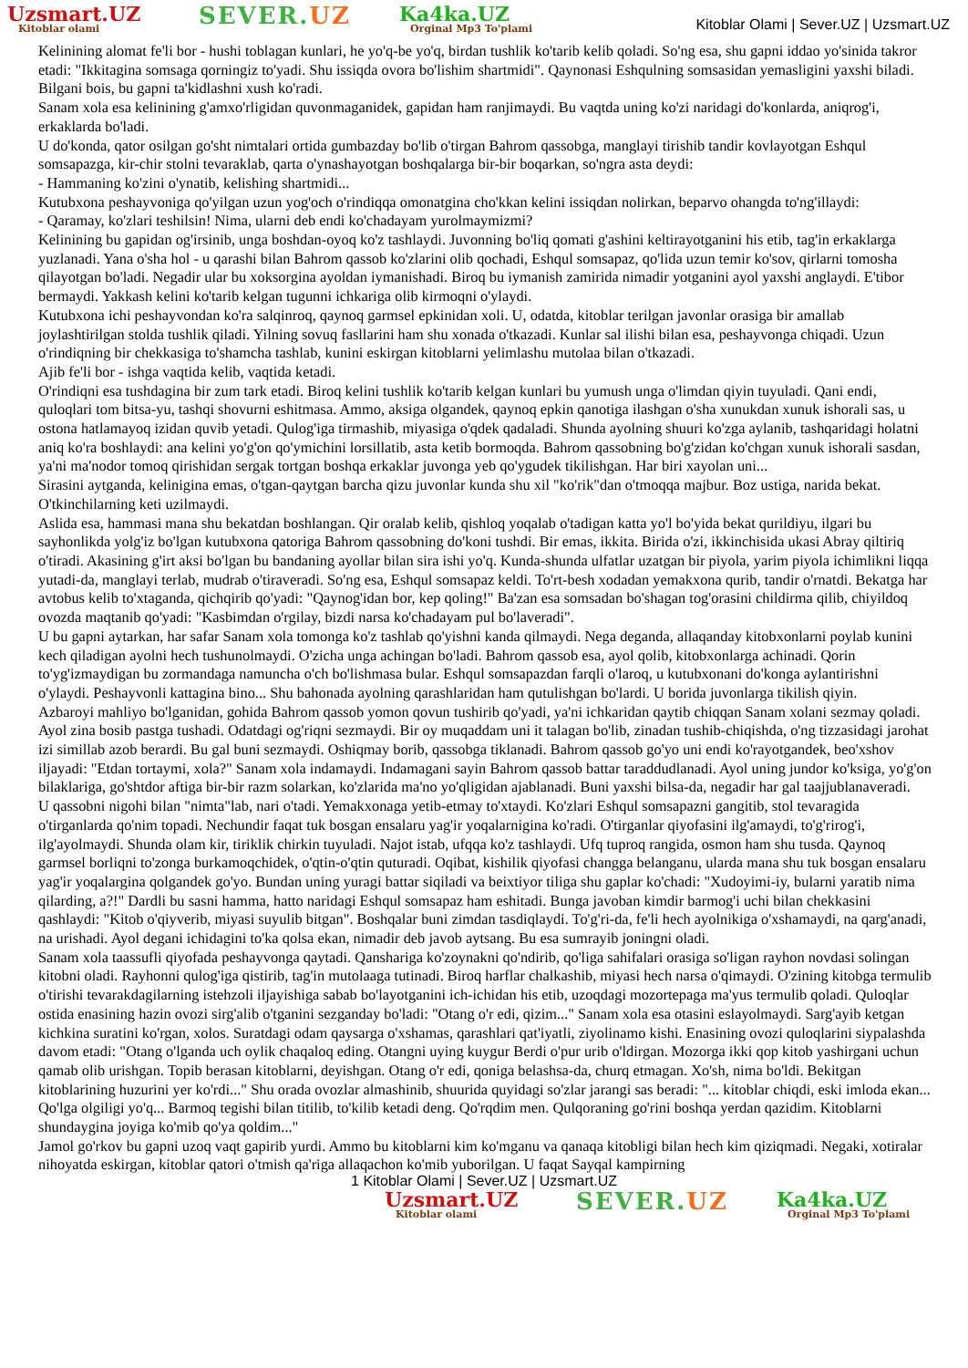Uzsmart.UZ
Kitoblar olami
SEVER.UZ
Ka4ka.UZ
Orginal Mp3 To'plami
Kitoblar Olami | Sever.UZ | Uzsmart.UZ
Kelinining alomat fe'li bor - hushi toblagan kunlari, he yo'q-be yo'q, birdan tushlik ko'tarib kelib qoladi. So'ng esa, shu gapni iddao yo'sinida takror etadi: "Ikkitagina somsaga qorningiz to'yadi. Shu issiqda ovora bo'lishim shartmidi". Qaynonasi Eshqulning somsasidan yemasligini yaxshi biladi. Bilgani bois, bu gapni ta'kidlashni xush ko'radi.
Sanam xola esa kelinining g'amxo'rligidan quvonmaganidek, gapidan ham ranjimaydi. Bu vaqtda uning ko'zi naridagi do'konlarda, aniqrog'i, erkaklarda bo'ladi.
U do'konda, qator osilgan go'sht nimtalari ortida gumbazday bo'lib o'tirgan Bahrom qassobga, manglayi tirishib tandir kovlayotgan Eshqul somsapazga, kir-chir stolni tevaraklab, qarta o'ynashayotgan boshqalarga bir-bir boqarkan, so'ngra asta deydi:
- Hammaning ko'zini o'ynatib, kelishing shartmidi...
Kutubxona peshayvoniga qo'yilgan uzun yog'och o'rindiqqa omonatgina cho'kkan kelini issiqdan nolirkan, beparvo ohangda to'ng'illaydi:
- Qaramay, ko'zlari teshilsin! Nima, ularni deb endi ko'chadayam yurolmaymizmi?
Kelinining bu gapidan og'irsinib, unga boshdan-oyoq ko'z tashlaydi. Juvonning bo'liq qomati g'ashini keltirayotganini his etib, tag'in erkaklarga yuzlanadi. Yana o'sha hol - u qarashi bilan Bahrom qassob ko'zlarini olib qochadi, Eshqul somsapaz, qo'lida uzun temir ko'sov, qirlarni tomosha qilayotgan bo'ladi. Negadir ular bu xoksorgina ayoldan iymanishadi. Biroq bu iymanish zamirida nimadir yotganini ayol yaxshi anglaydi. E'tibor bermaydi. Yakkash kelini ko'tarib kelgan tugunni ichkariga olib kirmoqni o'ylaydi.
Kutubxona ichi peshayvondan ko'ra salqinroq, qaynoq garmsel epkinidan xoli. U, odatda, kitoblar terilgan javonlar orasiga bir amallab joylashtirilgan stolda tushlik qiladi. Yilning sovuq fasllarini ham shu xonada o'tkazadi. Kunlar sal ilishi bilan esa, peshayvonga chiqadi. Uzun o'rindiqning bir chekkasiga to'shamcha tashlab, kunini eskirgan kitoblarni yelimlashu mutolaa bilan o'tkazadi.
Ajib fe'li bor - ishga vaqtida kelib, vaqtida ketadi.
O'rindiqni esa tushdagina bir zum tark etadi. Biroq kelini tushlik ko'tarib kelgan kunlari bu yumush unga o'limdan qiyin tuyuladi. Qani endi, quloqlari tom bitsa-yu, tashqi shovurni eshitmasa. Ammo, aksiga olgandek, qaynoq epkin qanotiga ilashgan o'sha xunukdan xunuk ishorali sas, u ostona hatlamayoq izidan quvib yetadi. Qulog'iga tirmashib, miyasiga o'qdek qadaladi. Shunda ayolning shuuri ko'zga aylanib, tashqaridagi holatni aniq ko'ra boshlaydi: ana kelini yo'g'on qo'ymichini lorsillatib, asta ketib bormoqda. Bahrom qassobning bo'g'zidan ko'chgan xunuk ishorali sasdan, ya'ni ma'nodor tomoq qirishidan sergak tortgan boshqa erkaklar juvonga yeb qo'ygudek tikilishgan. Har biri xayolan uni...
Sirasini aytganda, kelinigina emas, o'tgan-qaytgan barcha qizu juvonlar kunda shu xil "ko'rik"dan o'tmoqqa majbur. Boz ustiga, narida bekat. O'tkinchilarning keti uzilmaydi.
Aslida esa, hammasi mana shu bekatdan boshlangan. Qir oralab kelib, qishloq yoqalab o'tadigan katta yo'l bo'yida bekat qurildiyu, ilgari bu sayhonlikda yolg'iz bo'lgan kutubxona qatoriga Bahrom qassobning do'koni tushdi. Bir emas, ikkita. Birida o'zi, ikkinchisida ukasi Abray qiltiriq o'tiradi. Akasining g'irt aksi bo'lgan bu bandaning ayollar bilan sira ishi yo'q. Kunda-shunda ulfatlar uzatgan bir piyola, yarim piyola ichimlikni liqqa yutadi-da, manglayi terlab, mudrab o'tiraveradi. So'ng esa, Eshqul somsapaz keldi. To'rt-besh xodadan yemakxona qurib, tandir o'rnatdi. Bekatga har avtobus kelib to'xtaganda, qichqirib qo'yadi: "Qaynog'idan bor, kep qoling!" Ba'zan esa somsadan bo'shagan tog'orasini childirma qilib, chiyildoq ovozda maqtanib qo'yadi: "Kasbimdan o'rgilay, bizdi narsa ko'chadayam pul bo'laveradi".
U bu gapni aytarkan, har safar Sanam xola tomonga ko'z tashlab qo'yishni kanda qilmaydi. Nega deganda, allaqanday kitobxonlarni poylab kunini kech qiladigan ayolni hech tushunolmaydi. O'zicha unga achingan bo'ladi. Bahrom qassob esa, ayol qolib, kitobxonlarga achinadi. Qorin to'yg'izmaydigan bu zormandaga namuncha o'ch bo'lishmasa bular. Eshqul somsapazdan farqli o'laroq, u kutubxonani do'konga aylantirishni o'ylaydi. Peshayvonli kattagina bino... Shu bahonada ayolning qarashlaridan ham qutulishgan bo'lardi. U borida juvonlarga tikilish qiyin.
Azbaroyi mahliyo bo'lganidan, gohida Bahrom qassob yomon qovun tushirib qo'yadi, ya'ni ichkaridan qaytib chiqqan Sanam xolani sezmay qoladi. Ayol zina bosib pastga tushadi. Odatdagi og'riqni sezmaydi. Bir oy muqaddam uni it talagan bo'lib, zinadan tushib-chiqishda, o'ng tizzasidagi jarohat izi simillab azob berardi. Bu gal buni sezmaydi. Oshiqmay borib, qassobga tiklanadi. Bahrom qassob go'yo uni endi ko'rayotgandek, beo'xshov iljayadi: "Etdan tortaymi, xola?" Sanam xola indamaydi. Indamagani sayin Bahrom qassob battar taraddudlanadi. Ayol uning jundor ko'ksiga, yo'g'on bilaklariga, go'shtdor aftiga bir-bir razm solarkan, ko'zlarida ma'no yo'qligidan ajablanadi. Buni yaxshi bilsa-da, negadir har gal taajjublanaveradi.
U qassobni nigohi bilan "nimta"lab, nari o'tadi. Yemakxonaga yetib-etmay to'xtaydi. Ko'zlari Eshqul somsapazni gangitib, stol tevaragida o'tirganlarda qo'nim topadi. Nechundir faqat tuk bosgan ensalaru yag'ir yoqalarnigina ko'radi. O'tirganlar qiyofasini ilg'amaydi, to'g'rirog'i, ilg'ayolmaydi. Shunda olam kir, tiriklik chirkin tuyuladi. Najot istab, ufqqa ko'z tashlaydi. Ufq tuproq rangida, osmon ham shu tusda. Qaynoq garmsel borliqni to'zonga burkamoqchidek, o'qtin-o'qtin quturadi. Oqibat, kishilik qiyofasi changga belanganu, ularda mana shu tuk bosgan ensalaru yag'ir yoqalargina qolgandek go'yo. Bundan uning yuragi battar siqiladi va beixtiyor tiliga shu gaplar ko'chadi: "Xudoyimi-iy, bularni yaratib nima qilarding, a?!" Dardli bu sasni hamma, hatto naridagi Eshqul somsapaz ham eshitadi. Bunga javoban kimdir barmog'i uchi bilan chekkasini qashlaydi: "Kitob o'qiyverib, miyasi suyulib bitgan". Boshqalar buni zimdan tasdiqlaydi. To'g'ri-da, fe'li hech ayolnikiga o'xshamaydi, na qarg'anadi, na urishadi. Ayol degani ichidagini to'ka qolsa ekan, nimadir deb javob aytsang. Bu esa sumrayib joningni oladi.
Sanam xola taassufli qiyofada peshayvonga qaytadi. Qansharigа ko'zoynakni qo'ndirib, qo'liga sahifalari orasiga so'ligan rayhon novdasi solingan kitobni oladi. Rayhonni qulog'iga qistirib, tag'in mutolaaga tutinadi. Biroq harflar chalkashib, miyasi hech narsa o'qimaydi. O'zining kitobga termulib o'tirishi tevarakdagilarning istehzoli iljayishiga sabab bo'layotganini ich-ichidan his etib, uzoqdagi mozortepaga ma'yus termulib qoladi. Quloqlar ostida enasining hazin ovozi sirg'alib o'tganini sezganday bo'ladi: "Otang o'r edi, qizim..." Sanam xola esa otasini eslayolmaydi. Sarg'ayib ketgan kichkina suratini ko'rgan, xolos. Suratdagi odam qaysarga o'xshamas, qarashlari qat'iyatli, ziyolinamo kishi. Enasining ovozi quloqlarini siypalashda davom etadi: "Otang o'lganda uch oylik chaqaloq eding. Otangni uying kuygur Berdi o'pur urib o'ldirgan. Mozorga ikki qop kitob yashirgani uchun qamab olib urishgan. Topib berasan kitoblarni, deyishgan. Otang o'r edi, qoniga belashsa-da, churq etmagan. Xo'sh, nima bo'ldi. Bekitgan kitoblarining huzurini yer ko'rdi..." Shu orada ovozlar almashinib, shuurida quyidagi so'zlar jarangi sas beradi: "... kitoblar chiqdi, eski imloda ekan... Qo'lga olgiligi yo'q... Barmoq tegishi bilan titilib, to'kilib ketadi deng. Qo'rqdim men. Qulqoraning go'rini boshqa yerdan qazidim. Kitoblarni shundaygina joyiga ko'mib qo'ya qoldim..."
Jamol go'rkov bu gapni uzoq vaqt gapirib yurdi. Ammo bu kitoblarni kim ko'mganu va qanaqa kitobligi bilan hech kim qiziqmadi. Negaki, xotiralar nihoyatda eskirgan, kitoblar qatori o'tmish qa'riga allaqachon ko'mib yuborilgan. U faqat Sayqal kampirning
1 Kitoblar Olami | Sever.UZ | Uzsmart.UZ
Uzsmart.UZ
Kitoblar olami
SEVER.UZ
Ka4ka.UZ
Orginal Mp3 To'plami